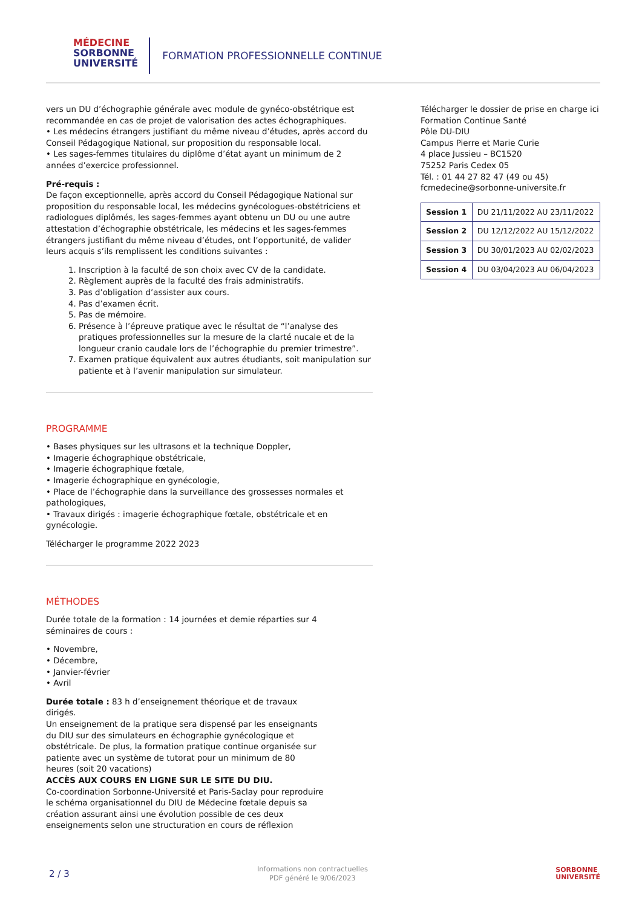MÉDECINE
SORBONNE
UNIVERSITÉ
FORMATION PROFESSIONNELLE CONTINUE
vers un DU d’échographie générale avec module de gynéco-obstétrique est recommandée en cas de projet de valorisation des actes échographiques.
• Les médecins étrangers justifiant du même niveau d’études, après accord du Conseil Pédagogique National, sur proposition du responsable local.
• Les sages-femmes titulaires du diplôme d’état ayant un minimum de 2 années d’exercice professionnel.
Pré-requis :
De façon exceptionnelle, après accord du Conseil Pédagogique National sur proposition du responsable local, les médecins gynécologues-obstétriciens et radiologues diplômés, les sages-femmes ayant obtenu un DU ou une autre attestation d’échographie obstétricale, les médecins et les sages-femmes étrangers justifiant du même niveau d’études, ont l’opportunité, de valider leurs acquis s’ils remplissent les conditions suivantes :
1. Inscription à la faculté de son choix avec CV de la candidate.
2. Règlement auprès de la faculté des frais administratifs.
3. Pas d’obligation d’assister aux cours.
4. Pas d’examen écrit.
5. Pas de mémoire.
6. Présence à l’épreuve pratique avec le résultat de “l’analyse des pratiques professionnelles sur la mesure de la clarté nucale et de la longueur cranio caudale lors de l’échographie du premier trimestre”.
7. Examen pratique équivalent aux autres étudiants, soit manipulation sur patiente et à l’avenir manipulation sur simulateur.
PROGRAMME
• Bases physiques sur les ultrasons et la technique Doppler,
• Imagerie échographique obstétricale,
• Imagerie échographique fœtale,
• Imagerie échographique en gynécologie,
• Place de l’échographie dans la surveillance des grossesses normales et pathologiques,
• Travaux dirigés : imagerie échographique fœtale, obstétricale et en gynécologie.
Télécharger le programme 2022 2023
MÉTHODES
Durée totale de la formation : 14 journées et demie réparties sur 4 séminaires de cours :
• Novembre,
• Décembre,
• Janvier-février
• Avril
Durée totale : 83 h d’enseignement théorique et de travaux dirigés.
Un enseignement de la pratique sera dispensé par les enseignants du DIU sur des simulateurs en échographie gynécologique et obstétricale. De plus, la formation pratique continue organisée sur patiente avec un système de tutorat pour un minimum de 80 heures (soit 20 vacations)
ACCÈS AUX COURS EN LIGNE SUR LE SITE DU DIU.
Co-coordination Sorbonne-Université et Paris-Saclay pour reproduire le schéma organisationnel du DIU de Médecine fœtale depuis sa création assurant ainsi une évolution possible de ces deux enseignements selon une structuration en cours de réflexion
Télécharger le dossier de prise en charge ici
Formation Continue Santé
Pôle DU-DIU
Campus Pierre et Marie Curie
4 place Jussieu – BC1520
75252 Paris Cedex 05
Tél. : 01 44 27 82 47 (49 ou 45)
fcmedecine@sorbonne-universite.fr
| Session 1 | DU 21/11/2022 AU 23/11/2022 |
| Session 2 | DU 12/12/2022 AU 15/12/2022 |
| Session 3 | DU 30/01/2023 AU 02/02/2023 |
| Session 4 | DU 03/04/2023 AU 06/04/2023 |
2 / 3
Informations non contractuelles
PDF généré le 9/06/2023
SORBONNE
UNIVERSITÉ